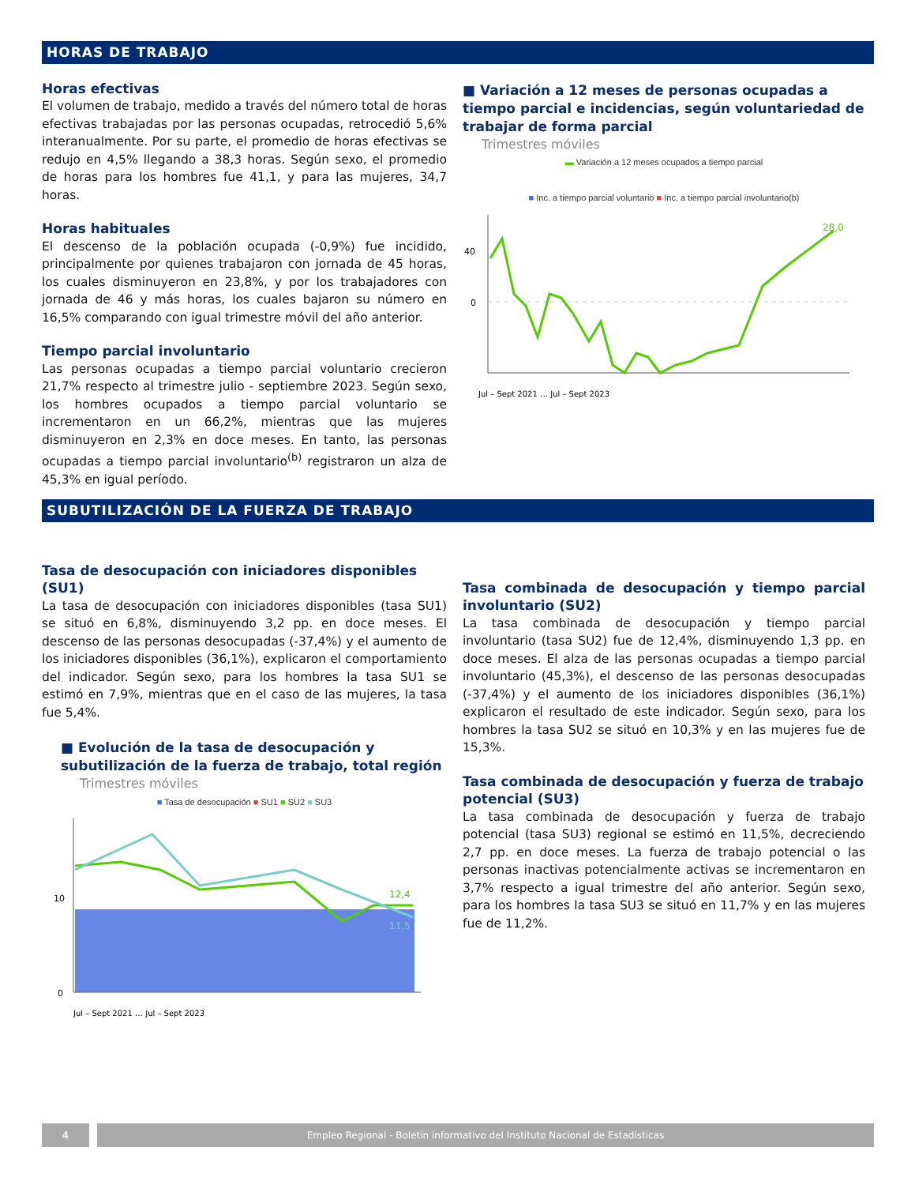HORAS DE TRABAJO
Horas efectivas
El volumen de trabajo, medido a través del número total de horas efectivas trabajadas por las personas ocupadas, retrocedió 5,6% interanualmente. Por su parte, el promedio de horas efectivas se redujo en 4,5% llegando a 38,3 horas. Según sexo, el promedio de horas para los hombres fue 41,1, y para las mujeres, 34,7 horas.
Horas habituales
El descenso de la población ocupada (-0,9%) fue incidido, principalmente por quienes trabajaron con jornada de 45 horas, los cuales disminuyeron en 23,8%, y por los trabajadores con jornada de 46 y más horas, los cuales bajaron su número en 16,5% comparando con igual trimestre móvil del año anterior.
Tiempo parcial involuntario
Las personas ocupadas a tiempo parcial voluntario crecieron 21,7% respecto al trimestre julio - septiembre 2023. Según sexo, los hombres ocupados a tiempo parcial voluntario se incrementaron en un 66,2%, mientras que las mujeres disminuyeron en 2,3% en doce meses. En tanto, las personas ocupadas a tiempo parcial involuntario<sup>(b)</sup> registraron un alza de 45,3% en igual período.
■ Variación a 12 meses de personas ocupadas a tiempo parcial e incidencias, según voluntariedad de trabajar de forma parcial
Trimestres móviles
▬ Variación a 12 meses ocupados a tiempo parcial
■ Inc. a tiempo parcial voluntario ■ Inc. a tiempo parcial involuntario(b)
0
40
28,0
Jul – Sept 2021 … Jul – Sept 2023
SUBUTILIZACIÓN DE LA FUERZA DE TRABAJO
Tasa de desocupación con iniciadores disponibles (SU1)
La tasa de desocupación con iniciadores disponibles (tasa SU1) se situó en 6,8%, disminuyendo 3,2 pp. en doce meses. El descenso de las personas desocupadas (-37,4%) y el aumento de los iniciadores disponibles (36,1%), explicaron el comportamiento del indicador. Según sexo, para los hombres la tasa SU1 se estimó en 7,9%, mientras que en el caso de las mujeres, la tasa fue 5,4%.
■ Evolución de la tasa de desocupación y subutilización de la fuerza de trabajo, total región
Trimestres móviles
■ Tasa de desocupación ■ SU1 ■ SU2 ■ SU3
0
10
12,4
11,5
Jul – Sept 2021 … Jul – Sept 2023
Tasa combinada de desocupación y tiempo parcial involuntario (SU2)
La tasa combinada de desocupación y tiempo parcial involuntario (tasa SU2) fue de 12,4%, disminuyendo 1,3 pp. en doce meses. El alza de las personas ocupadas a tiempo parcial involuntario (45,3%), el descenso de las personas desocupadas (-37,4%) y el aumento de los iniciadores disponibles (36,1%) explicaron el resultado de este indicador. Según sexo, para los hombres la tasa SU2 se situó en 10,3% y en las mujeres fue de 15,3%.
Tasa combinada de desocupación y fuerza de trabajo potencial (SU3)
La tasa combinada de desocupación y fuerza de trabajo potencial (tasa SU3) regional se estimó en 11,5%, decreciendo 2,7 pp. en doce meses. La fuerza de trabajo potencial o las personas inactivas potencialmente activas se incrementaron en 3,7% respecto a igual trimestre del año anterior. Según sexo, para los hombres la tasa SU3 se situó en 11,7% y en las mujeres fue de 11,2%.
4 Empleo Regional - Boletín informativo del Instituto Nacional de Estadísticas